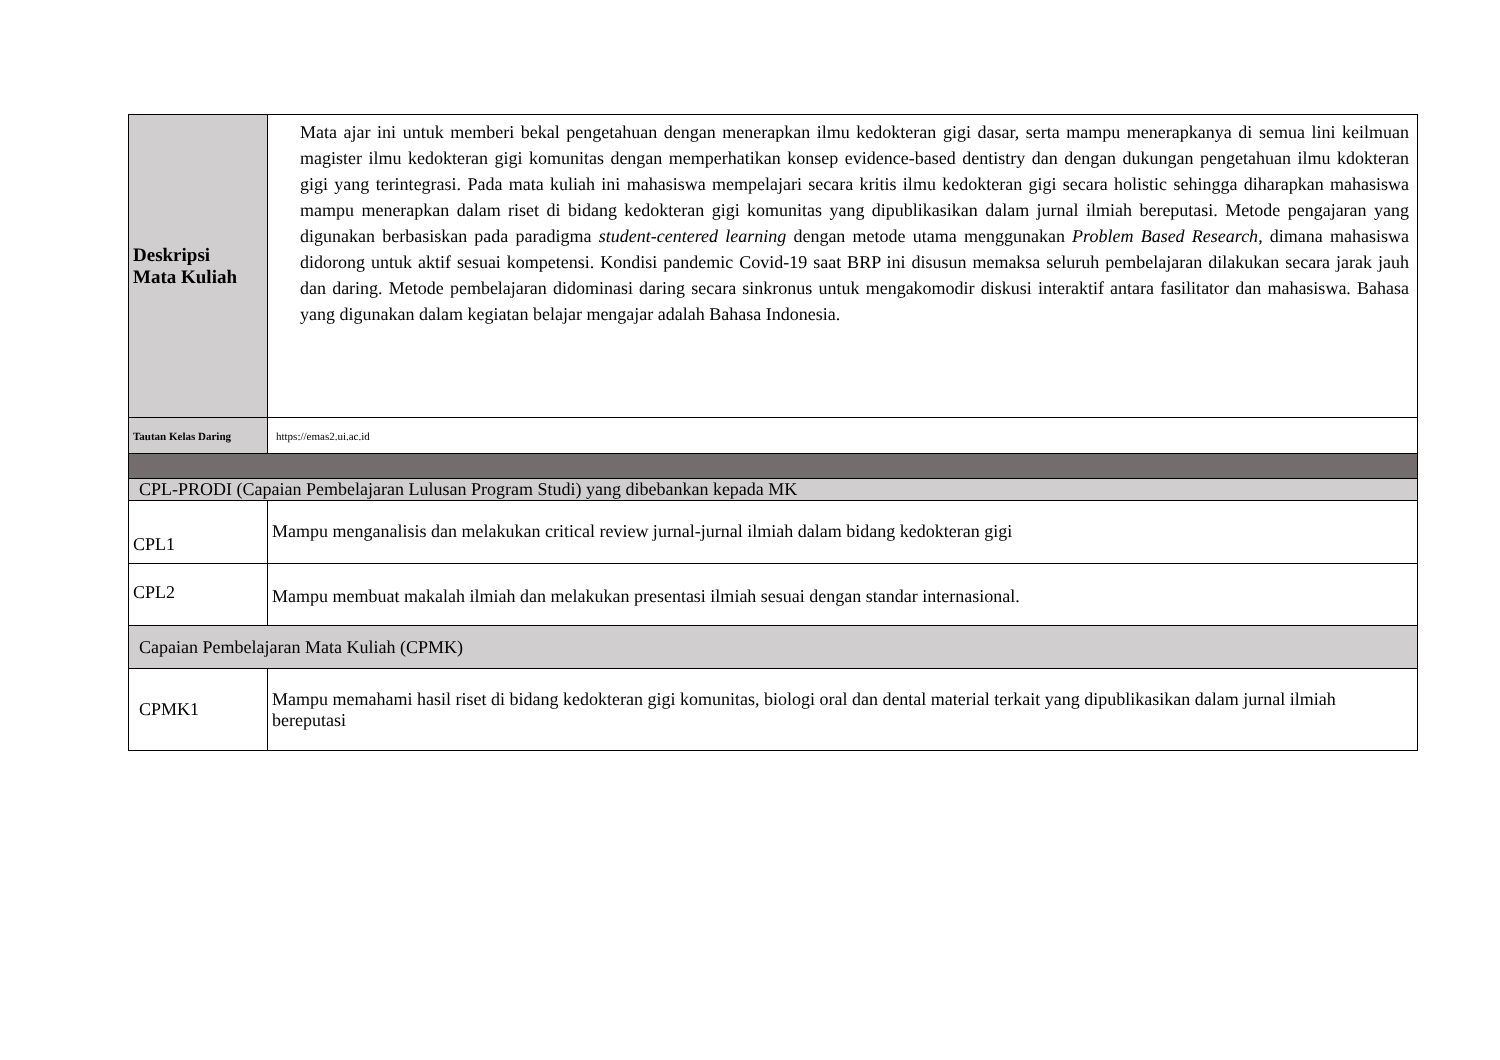| Deskripsi Mata Kuliah | Mata ajar ini untuk memberi bekal pengetahuan dengan menerapkan ilmu kedokteran gigi dasar, serta mampu menerapkanya di semua lini keilmuan magister ilmu kedokteran gigi komunitas dengan memperhatikan konsep evidence-based dentistry dan dengan dukungan pengetahuan ilmu kdokteran gigi yang terintegrasi. Pada mata kuliah ini mahasiswa mempelajari secara kritis ilmu kedokteran gigi secara holistic sehingga diharapkan mahasiswa mampu menerapkan dalam riset di bidang kedokteran gigi komunitas yang dipublikasikan dalam jurnal ilmiah bereputasi. Metode pengajaran yang digunakan berbasiskan pada paradigma student-centered learning dengan metode utama menggunakan Problem Based Research , dimana mahasiswa didorong untuk aktif sesuai kompetensi. Kondisi pandemic Covid-19 saat BRP ini disusun memaksa seluruh pembelajaran dilakukan secara jarak jauh dan daring. Metode pembelajaran didominasi daring secara sinkronus untuk mengakomodir diskusi interaktif antara fasilitator dan mahasiswa. Bahasa yang digunakan dalam kegiatan belajar mengajar adalah Bahasa Indonesia. |
| Tautan Kelas Daring | https://emas2.ui.ac.id |
| CPL-PRODI (Capaian Pembelajaran Lulusan Program Studi) yang dibebankan kepada MK | |
| CPL1 | Mampu menganalisis dan melakukan critical review jurnal-jurnal ilmiah dalam bidang kedokteran gigi |
| CPL2 | Mampu membuat makalah ilmiah dan melakukan presentasi ilmiah sesuai dengan standar internasional. |
| Capaian Pembelajaran Mata Kuliah (CPMK) | |
| CPMK1 | Mampu memahami hasil riset di bidang kedokteran gigi komunitas, biologi oral dan dental material terkait yang dipublikasikan dalam jurnal ilmiah bereputasi |